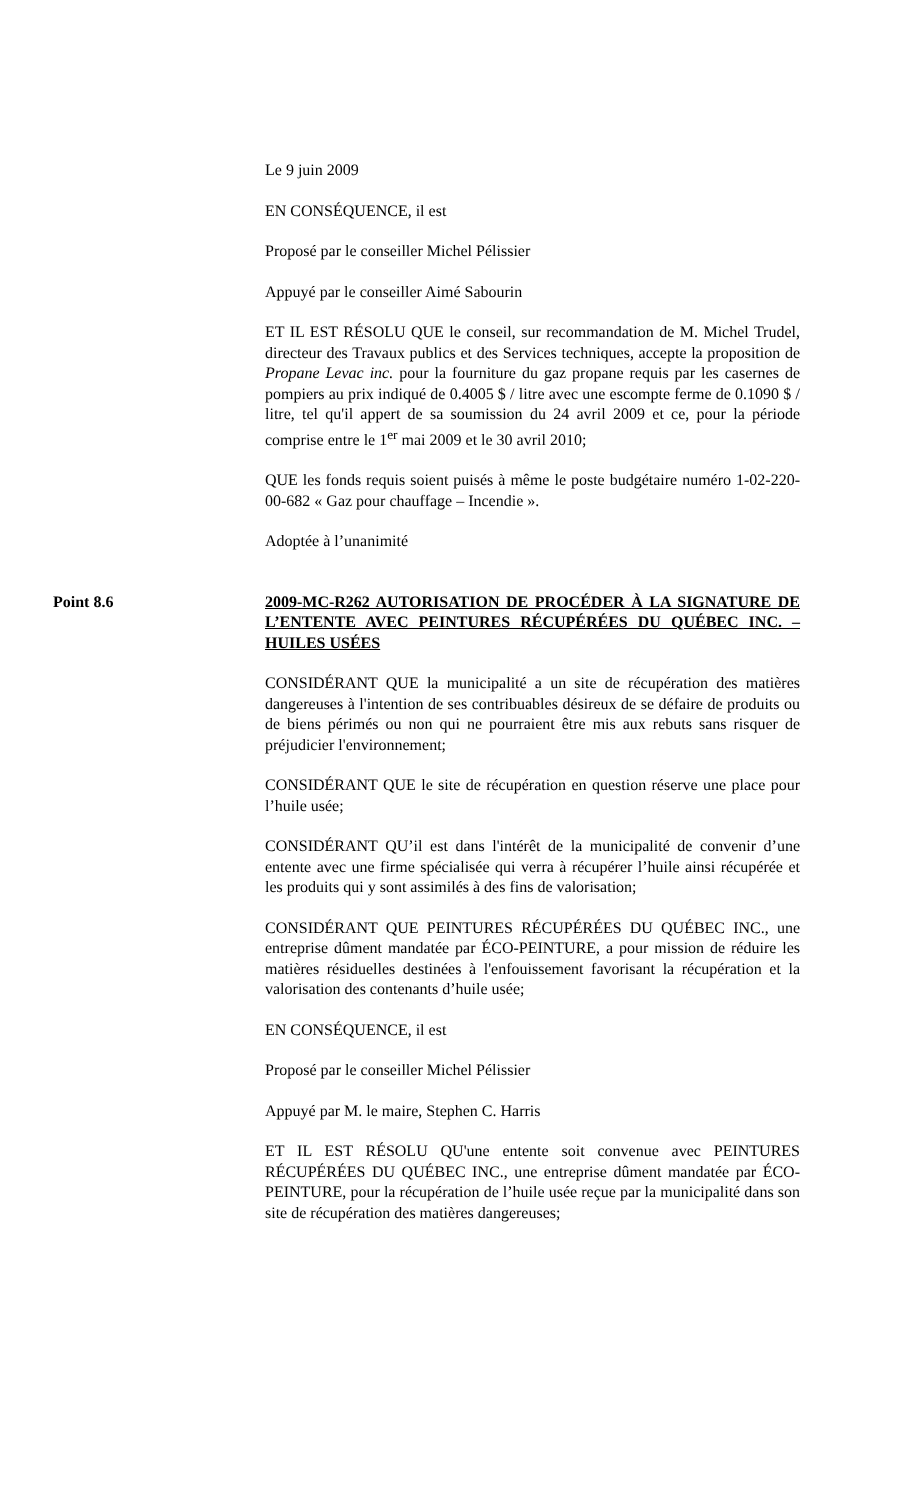Le 9 juin 2009
EN CONSÉQUENCE, il est
Proposé par le conseiller Michel Pélissier
Appuyé par le conseiller Aimé Sabourin
ET IL EST RÉSOLU QUE le conseil, sur recommandation de M. Michel Trudel, directeur des Travaux publics et des Services techniques, accepte la proposition de Propane Levac inc. pour la fourniture du gaz propane requis par les casernes de pompiers au prix indiqué de 0.4005 $ / litre avec une escompte ferme de 0.1090 $ / litre, tel qu'il appert de sa soumission du 24 avril 2009 et ce, pour la période comprise entre le 1<sup>er</sup> mai 2009 et le 30 avril 2010;
QUE les fonds requis soient puisés à même le poste budgétaire numéro 1-02-220-00-682 « Gaz pour chauffage – Incendie ».
Adoptée à l’unanimité
Point 8.6 2009-MC-R262 AUTORISATION DE PROCÉDER À LA SIGNATURE DE L’ENTENTE AVEC PEINTURES RÉCUPÉRÉES DU QUÉBEC INC. – HUILES USÉES
CONSIDÉRANT QUE la municipalité a un site de récupération des matières dangereuses à l'intention de ses contribuables désireux de se défaire de produits ou de biens périmés ou non qui ne pourraient être mis aux rebuts sans risquer de préjudicier l'environnement;
CONSIDÉRANT QUE le site de récupération en question réserve une place pour l’huile usée;
CONSIDÉRANT QU’il est dans l'intérêt de la municipalité de convenir d’une entente avec une firme spécialisée qui verra à récupérer l’huile ainsi récupérée et les produits qui y sont assimilés à des fins de valorisation;
CONSIDÉRANT QUE PEINTURES RÉCUPÉRÉES DU QUÉBEC INC., une entreprise dûment mandatée par ÉCO-PEINTURE, a pour mission de réduire les matières résiduelles destinées à l'enfouissement favorisant la récupération et la valorisation des contenants d’huile usée;
EN CONSÉQUENCE, il est
Proposé par le conseiller Michel Pélissier
Appuyé par M. le maire, Stephen C. Harris
ET IL EST RÉSOLU QU'une entente soit convenue avec PEINTURES RÉCUPÉRÉES DU QUÉBEC INC., une entreprise dûment mandatée par ÉCO-PEINTURE, pour la récupération de l’huile usée reçue par la municipalité dans son site de récupération des matières dangereuses;